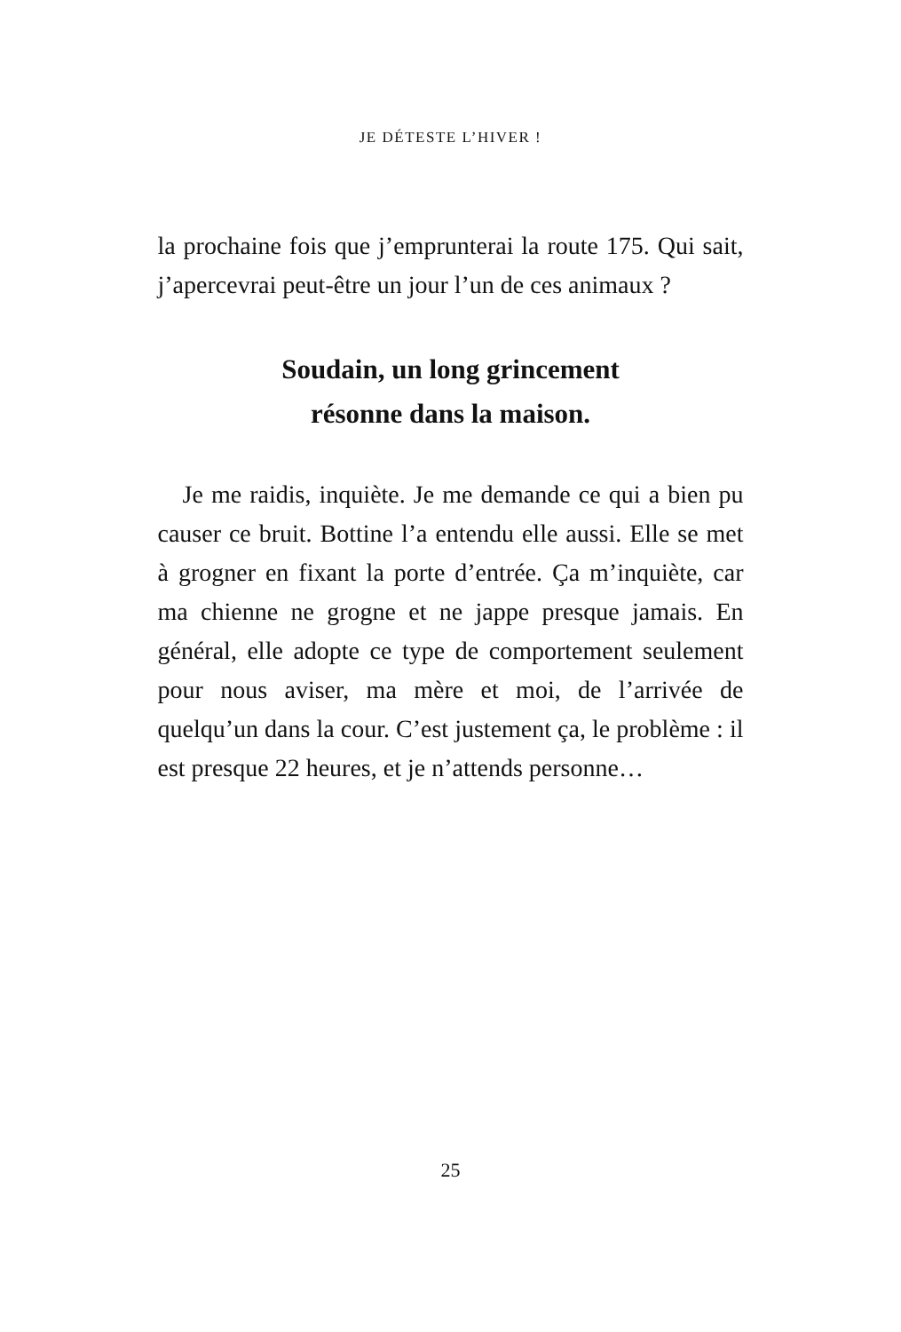JE DÉTESTE L’HIVER !
la prochaine fois que j’emprunterai la route 175. Qui sait, j’apercevrai peut-être un jour l’un de ces animaux ?
Soudain, un long grincement
résonne dans la maison.
Je me raidis, inquiète. Je me demande ce qui a bien pu causer ce bruit. Bottine l’a entendu elle aussi. Elle se met à grogner en fixant la porte d’entrée. Ça m’inquiète, car ma chienne ne grogne et ne jappe presque jamais. En général, elle adopte ce type de comportement seulement pour nous aviser, ma mère et moi, de l’arrivée de quelqu’un dans la cour. C’est justement ça, le problème : il est presque 22 heures, et je n’attends personne…
25